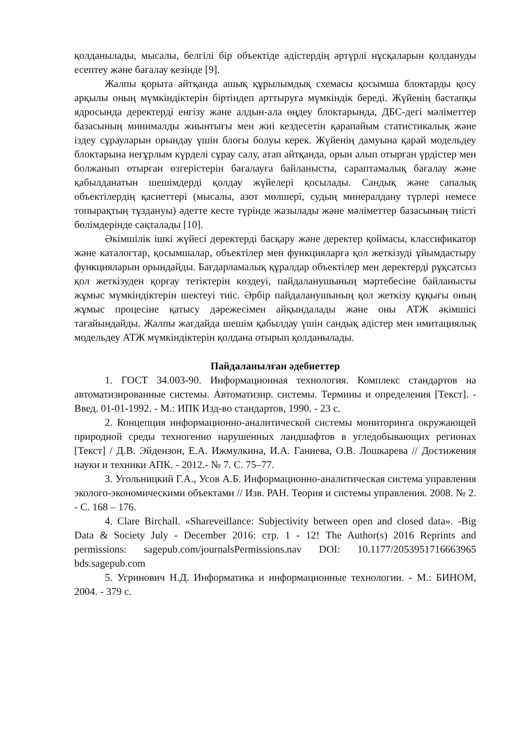қолданылады, мысалы, белгілі бір объектіде әдістердің әртүрлі нұсқаларын қолдануды есептеу және бағалау кезінде [9].
Жалпы қорыта айтқанда ашық құрылымдық схемасы қосымша блоктарды қосу арқылы оның мүмкіндіктерін біртіндеп арттыруға мүмкіндік береді. Жүйенің бастапқы ядросында деректерді енгізу және алдын-ала өңдеу блоктарында, ДБС-дегі мәліметтер базасының минималды жиынтығы мен жиі кездесетін қарапайым статистикалық және іздеу сұрауларын орындау үшін блогы болуы керек. Жүйенің дамуына қарай модельдеу блоктарына неғұрлым күрделі сұрау салу, атап айтқанда, орын алып отырған үрдістер мен болжанып отырған өзгерістерін бағалауға байланысты, сараптамалық бағалау және қабылданатын шешімдерді қолдау жүйелері қосылады. Сандық және сапалық объектілердің қасиеттері (мысалы, азот мөлшері, судың минералдану түрлері немесе топырақтың тұздануы) әдетте кесте түрінде жазылады және мәліметтер базасының тиісті бөлімдерінде сақталады [10].
Әкімшілік ішкі жүйесі деректерді басқару және деректер қоймасы, классификатор және каталогтар, қосымшалар, объектілер мен функцияларға қол жеткізуді ұйымдастыру функцияларын орындайды. Бағдарламалық құралдар объектілер мен деректерді рұқсатсыз қол жеткізуден қорғау тетіктерін көздеуі, пайдаланушының мәртебесіне байланысты жұмыс мүмкіндіктерін шектеуі тиіс. Әрбір пайдаланушының қол жеткізу құқығы оның жұмыс процесіне қатысу дәрежесімен айқындалады және оны АТЖ әкімшісі тағайындайды. Жалпы жағдайда шешім қабылдау үшін сандық әдістер мен имитациялық модельдеу АТЖ мүмкіндіктерін қолдана отырып қолданылады.
Пайдаланылған әдебиеттер
1. ГОСТ 34.003-90. Информационная технология. Комплекс стандартов на автоматизированные системы. Автоматизир. системы. Термины и определения [Текст]. - Введ. 01-01-1992. - М.: ИПК Изд-во стандартов, 1990. - 23 с.
2. Концепция информационно-аналитической системы мониторинга окружающей природной среды техногенно нарушенных ландшафтов в угледобывающих регионах [Текст] / Д.В. Эйдензон, Е.А. Ижмулкина, И.А. Ганиева, О.В. Лошкарева // Достижения науки и техники АПК. - 2012.- № 7. С. 75–77.
3. Угольницкий Г.А., Усов А.Б. Информационно-аналитическая система управления эколого-экономическими объектами // Изв. РАН. Теория и системы управления. 2008. № 2. - С. 168 – 176.
4. Clare Birchall. «Shareveillance: Subjectivity between open and closed data». -Big Data & Society July - December 2016: стр. 1 - 12! The Author(s) 2016 Reprints and permissions: sagepub.com/journalsPermissions.nav DOI: 10.1177/2053951716663965 bds.sagepub.com
5. Угринович Н.Д. Информатика и информационные технологии. - М.: БИНОМ, 2004. - 379 с.